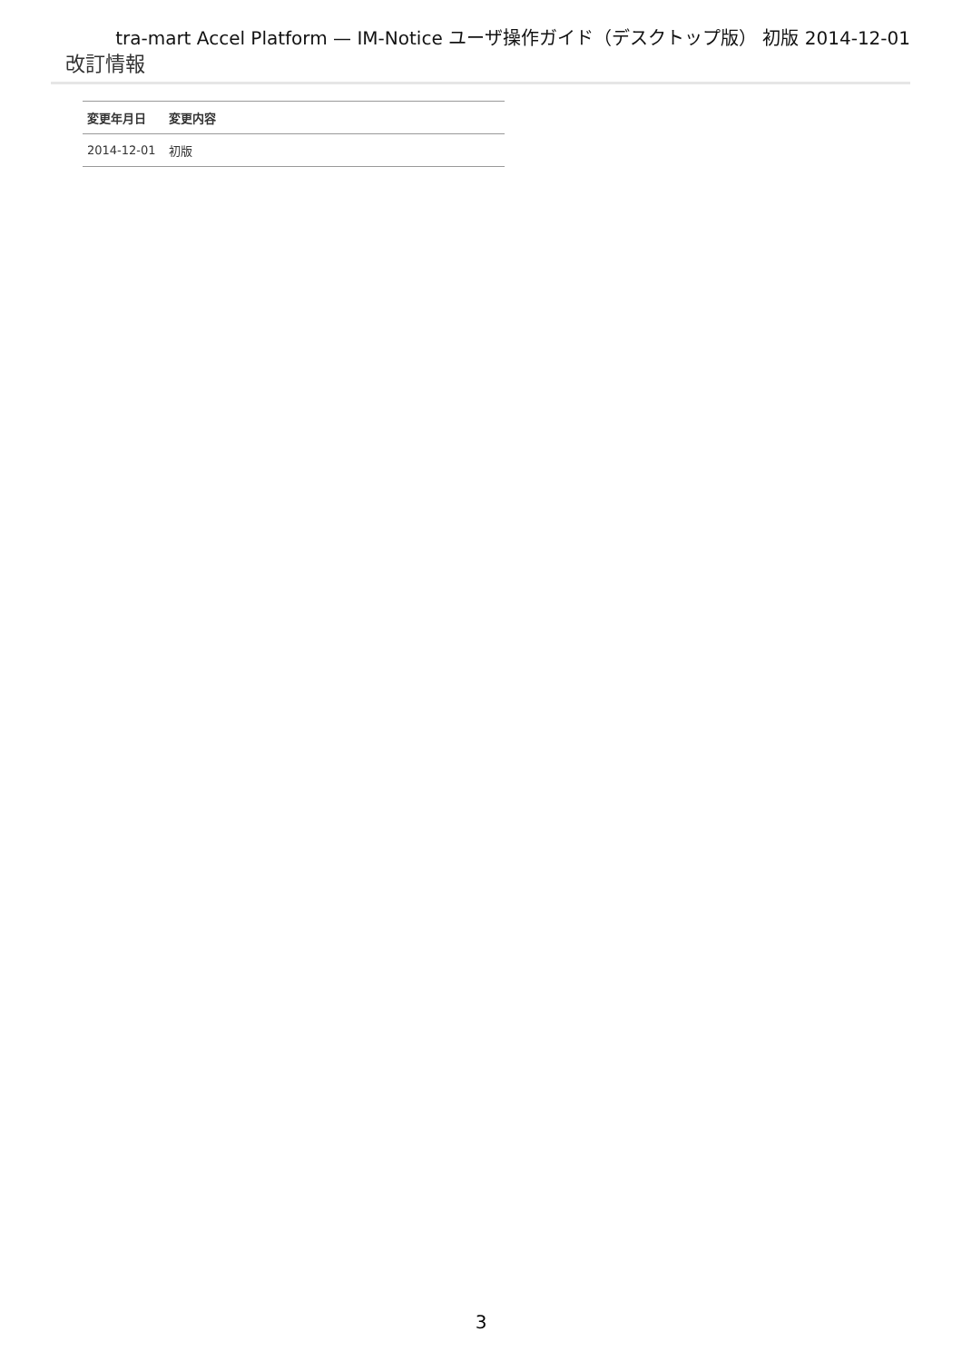tra-mart Accel Platform — IM-Notice ユーザ操作ガイド（デスクトップ版） 初版 2014-12-01
改訂情報
| 変更年月日 | 変更内容 |
| --- | --- |
| 2014-12-01 | 初版 |
3